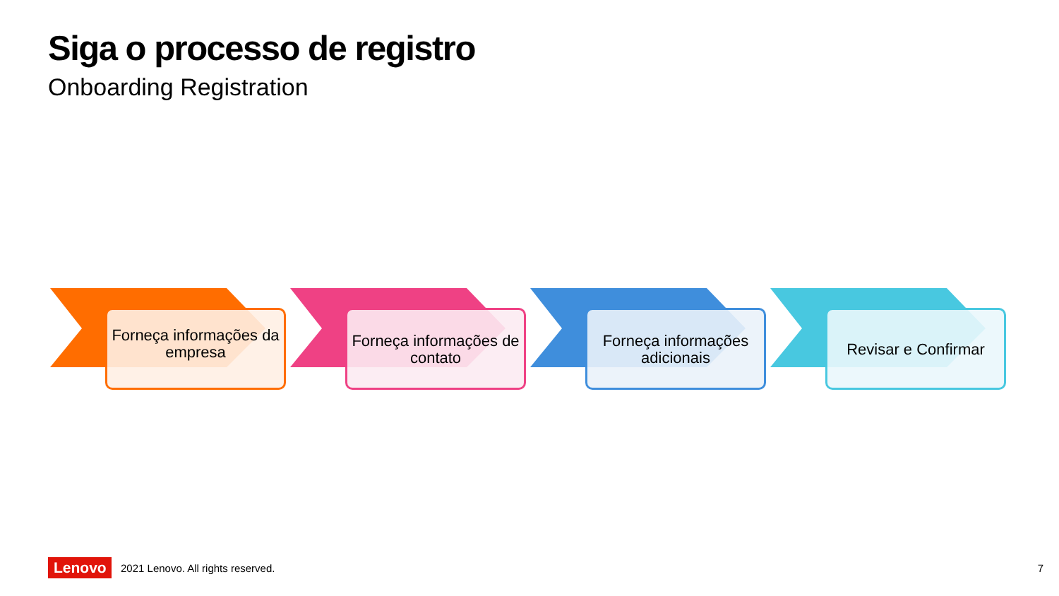Siga o processo de registro
Onboarding Registration
Forneça informações da empresa
Forneça informações de contato
Forneça informações adicionais
Revisar e Confirmar
Lenovo
2021 Lenovo. All rights reserved.
7